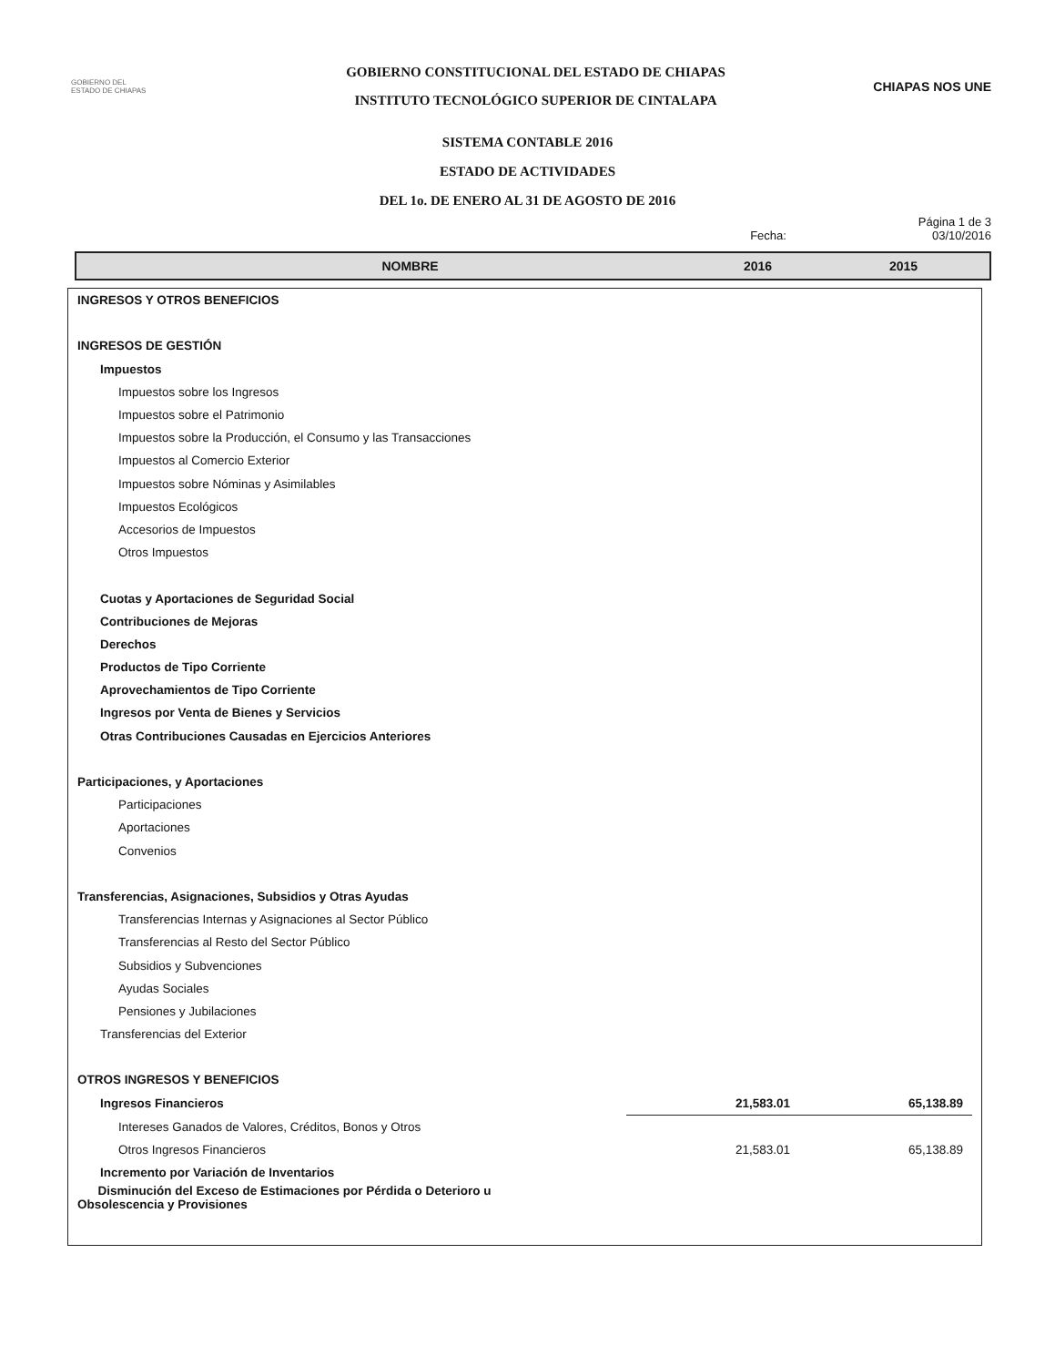GOBIERNO DEL
ESTADO DE CHIAPAS
GOBIERNO CONSTITUCIONAL DEL ESTADO DE CHIAPAS
INSTITUTO TECNOLÓGICO SUPERIOR DE CINTALAPA
CHIAPAS NOS UNE
SISTEMA CONTABLE 2016
ESTADO DE ACTIVIDADES
DEL 1o. DE ENERO AL 31 DE AGOSTO DE 2016
Página 1 de 3
Fecha: 03/10/2016
NOMBRE 2016 2015
| INGRESOS Y OTROS BENEFICIOS | | |
| INGRESOS DE GESTIÓN | | |
| Impuestos | | |
| Impuestos sobre los Ingresos | | |
| Impuestos sobre el Patrimonio | | |
| Impuestos sobre la Producción, el Consumo y las Transacciones | | |
| Impuestos al Comercio Exterior | | |
| Impuestos sobre Nóminas y Asimilables | | |
| Impuestos Ecológicos | | |
| Accesorios de Impuestos | | |
| Otros Impuestos | | |
| Cuotas y Aportaciones de Seguridad Social | | |
| Contribuciones de Mejoras | | |
| Derechos | | |
| Productos de Tipo Corriente | | |
| Aprovechamientos de Tipo Corriente | | |
| Ingresos por Venta de Bienes y Servicios | | |
| Otras Contribuciones Causadas en Ejercicios Anteriores | | |
| Participaciones, y Aportaciones | | |
| Participaciones | | |
| Aportaciones | | |
| Convenios | | |
| Transferencias, Asignaciones, Subsidios y Otras Ayudas | | |
| Transferencias Internas y Asignaciones al Sector Público | | |
| Transferencias al Resto del Sector Público | | |
| Subsidios y Subvenciones | | |
| Ayudas Sociales | | |
| Pensiones y Jubilaciones | | |
| Transferencias del Exterior | | |
| OTROS INGRESOS Y BENEFICIOS | | |
| Ingresos Financieros | 21,583.01 | 65,138.89 |
| Intereses Ganados de Valores, Créditos, Bonos y Otros | | |
| Otros Ingresos Financieros | 21,583.01 | 65,138.89 |
| Incremento por Variación de Inventarios | | |
| Disminución del Exceso de Estimaciones por Pérdida o Deterioro u Obsolescencia y Provisiones | | |